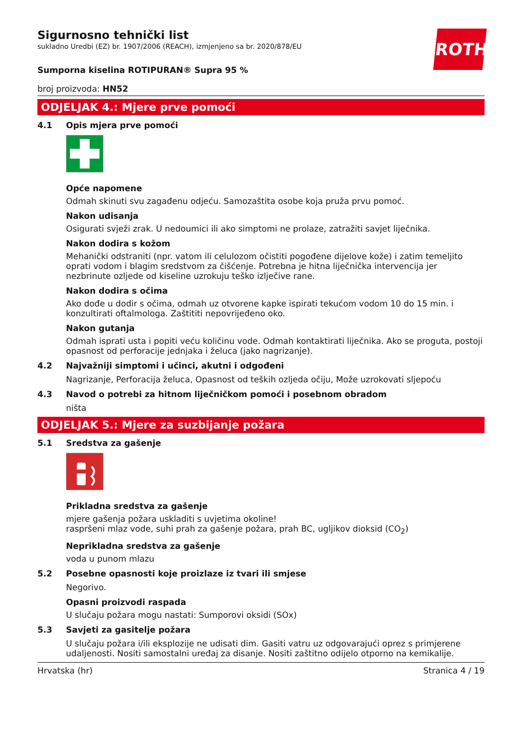ROTH
Sigurnosno tehnički list
sukladno Uredbi (EZ) br. 1907/2006 (REACH), izmjenjeno sa br. 2020/878/EU
Sumporna kiselina ROTIPURAN® Supra 95 %
broj proizvoda: HN52
ODJELJAK 4.: Mjere prve pomoći
4.1 Opis mjera prve pomoći
Opće napomene
Odmah skinuti svu zagađenu odjeću. Samozaštita osobe koja pruža prvu pomoć.
Nakon udisanja
Osigurati svježi zrak. U nedoumici ili ako simptomi ne prolaze, zatražiti savjet liječnika.
Nakon dodira s kožom
Mehanički odstraniti (npr. vatom ili celulozom očistiti pogođene dijelove kože) i zatim temeljito oprati vodom i blagim sredstvom za čišćenje. Potrebna je hitna liječnička intervencija jer nezbrinute ozljede od kiseline uzrokuju teško izlječive rane.
Nakon dodira s očima
Ako dođe u dodir s očima, odmah uz otvorene kapke ispirati tekućom vodom 10 do 15 min. i konzultirati oftalmologa. Zaštititi nepovrijeđeno oko.
Nakon gutanja
Odmah isprati usta i popiti veću količinu vode. Odmah kontaktirati liječnika. Ako se proguta, postoji opasnost od perforacije jednjaka i želuca (jako nagrizanje).
4.2 Najvažniji simptomi i učinci, akutni i odgođeni
Nagrizanje, Perforacija želuca, Opasnost od teških ozljeda očiju, Može uzrokovati sljepoću
4.3 Navod o potrebi za hitnom liječničkom pomoći i posebnom obradom
ništa
ODJELJAK 5.: Mjere za suzbijanje požara
5.1 Sredstva za gašenje
Prikladna sredstva za gašenje
mjere gašenja požara uskladiti s uvjetima okoline!
raspršeni mlaz vode, suhi prah za gašenje požara, prah BC, ugljikov dioksid (CO<sub>2</sub>)
Neprikladna sredstva za gašenje
voda u punom mlazu
5.2 Posebne opasnosti koje proizlaze iz tvari ili smjese
Negorivo.
Opasni proizvodi raspada
U slučaju požara mogu nastati: Sumporovi oksidi (SOx)
5.3 Savjeti za gasitelje požara
U slučaju požara i/ili eksplozije ne udisati dim. Gasiti vatru uz odgovarajući oprez s primjerene udaljenosti. Nositi samostalni uređaj za disanje. Nositi zaštitno odijelo otporno na kemikalije.
Hrvatska (hr) Stranica 4 / 19